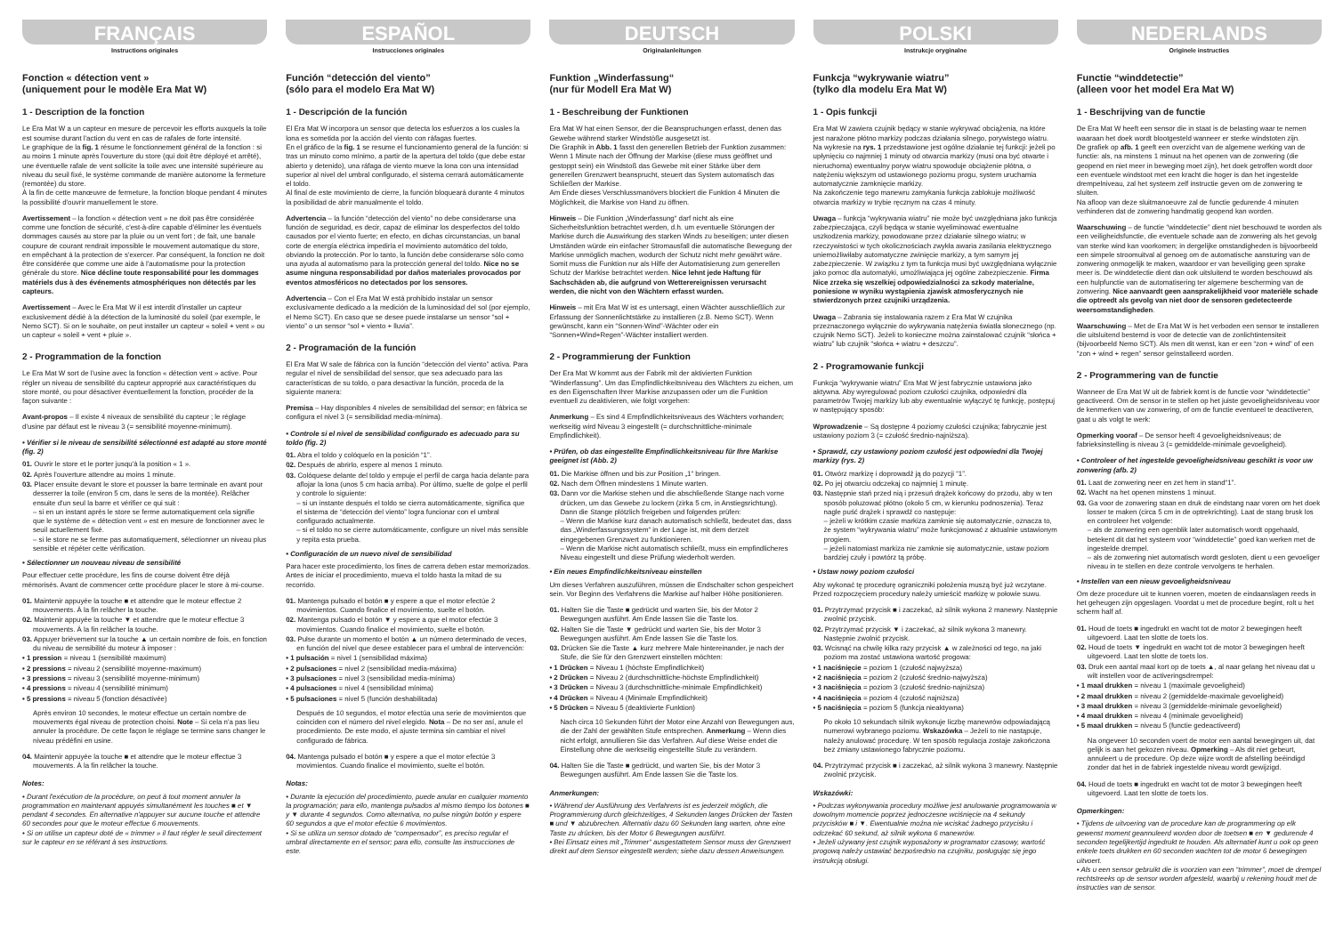FRANÇAIS
Instructions originales
Fonction « détection vent »
(uniquement pour le modèle Era Mat W)
1 - Description de la fonction
Le Era Mat W a un capteur en mesure de percevoir les efforts auxquels la toile est soumise durant l'action du vent en cas de rafales de forte intensité.
Le graphique de la fig. 1 résume le fonctionnement général de la fonction : si au moins 1 minute après l'ouverture du store (qui doit être déployé et arrêté), une éventuelle rafale de vent sollicite la toile avec une intensité supérieure au niveau du seuil fixé, le système commande de manière autonome la fermeture (remontée) du store.
À la fin de cette manœuvre de fermeture, la fonction bloque pendant 4 minutes la possibilité d'ouvrir manuellement le store.
Avertissement – la fonction « détection vent » ne doit pas être considérée comme une fonction de sécurité, c'est-à-dire capable d'éliminer les éventuels dommages causés au store par la pluie ou un vent fort ; de fait, une banale coupure de courant rendrait impossible le mouvement automatique du store, en empêchant à la protection de s'exercer. Par conséquent, la fonction ne doit être considérée que comme une aide à l'automatisme pour la protection générale du store. Nice décline toute responsabilité pour les dommages matériels dus à des événements atmosphériques non détectés par les capteurs.
Avertissement – Avec le Era Mat W il est interdit d'installer un capteur exclusivement dédié à la détection de la luminosité du soleil (par exemple, le Nemo SCT). Si on le souhaite, on peut installer un capteur « soleil + vent » ou un capteur « soleil + vent + pluie ».
2 - Programmation de la fonction
Le Era Mat W sort de l'usine avec la fonction « détection vent » active. Pour régler un niveau de sensibilité du capteur approprié aux caractéristiques du store monté, ou pour désactiver éventuellement la fonction, procéder de la façon suivante :
Avant-propos – Il existe 4 niveaux de sensibilité du capteur ; le réglage d'usine par défaut est le niveau 3 (= sensibilité moyenne-minimum).
• Vérifier si le niveau de sensibilité sélectionné est adapté au store monté (fig. 2)
01. Ouvrir le store et le porter jusqu'à la position « 1 ».
02. Après l'ouverture attendre au moins 1 minute.
03. Placer ensuite devant le store et pousser la barre terminale en avant pour desserrer la toile (environ 5 cm, dans le sens de la montée). Relâcher ensuite d'un seul la barre et vérifier ce qui suit :
– si en un instant après le store se ferme automatiquement cela signifie que le système de « détection vent » est en mesure de fonctionner avec le seuil actuellement fixé.
– si le store ne se ferme pas automatiquement, sélectionner un niveau plus sensible et répéter cette vérification.
• Sélectionner un nouveau niveau de sensibilité
Pour effectuer cette procédure, les fins de course doivent être déjà mémorisés. Avant de commencer cette procédure placer le store à mi-course.
01. Maintenir appuyée la touche ■ et attendre que le moteur effectue 2 mouvements. À la fin relâcher la touche.
02. Maintenir appuyée la touche ▼ et attendre que le moteur effectue 3 mouvements. À la fin relâcher la touche.
03. Appuyer brièvement sur la touche ▲ un certain nombre de fois, en fonction du niveau de sensibilité du moteur à imposer :
• 1 pression = niveau 1 (sensibilité maximum)
• 2 pressions = niveau 2 (sensibilité moyenne-maximum)
• 3 pressions = niveau 3 (sensibilité moyenne-minimum)
• 4 pressions = niveau 4 (sensibilité minimum)
• 5 pressions = niveau 5 (fonction désactivée)
Après environ 10 secondes, le moteur effectue un certain nombre de mouvements égal niveau de protection choisi. Note – Si cela n'a pas lieu annuler la procédure. De cette façon le réglage se termine sans changer le niveau prédéfini en usine.
04. Maintenir appuyée la touche ■ et attendre que le moteur effectue 3 mouvements. À la fin relâcher la touche.
Notes:
• Durant l'exécution de la procédure, on peut à tout moment annuler la programmation en maintenant appuyés simultanément les touches ■ et ▼ pendant 4 secondes. En alternative n'appuyer sur aucune touche et attendre 60 secondes pour que le moteur effectue 6 mouvements.
• Si on utilise un capteur doté de « trimmer » il faut régler le seuil directement sur le capteur en se référant à ses instructions.
ESPAÑOL
Instrucciones originales
Función “detección del viento”
(sólo para el modelo Era Mat W)
1 - Descripción de la función
El Era Mat W incorpora un sensor que detecta los esfuerzos a los cuales la lona es sometida por la acción del viento con ráfagas fuertes.
En el gráfico de la fig. 1 se resume el funcionamiento general de la función: si tras un minuto como mínimo, a partir de la apertura del toldo (que debe estar abierto y detenido), una ráfaga de viento mueve la lona con una intensidad superior al nivel del umbral configurado, el sistema cerrará automáticamente el toldo.
Al final de este movimiento de cierre, la función bloqueará durante 4 minutos la posibilidad de abrir manualmente el toldo.
Advertencia – la función “detección del viento” no debe considerarse una función de seguridad, es decir, capaz de eliminar los desperfectos del toldo causados por el viento fuerte; en efecto, en dichas circunstancias, un banal corte de energía eléctrica impediría el movimiento automático del toldo, obviando la protección. Por lo tanto, la función debe considerarse sólo como una ayuda al automatismo para la protección general del toldo. Nice no se asume ninguna responsabilidad por daños materiales provocados por eventos atmosféricos no detectados por los sensores.
Advertencia – Con el Era Mat W está prohibido instalar un sensor exclusivamente dedicado a la medición de la luminosidad del sol (por ejemplo, el Nemo SCT). En caso que se desee puede instalarse un sensor “sol + viento” o un sensor “sol + viento + lluvia”.
2 - Programación de la función
El Era Mat W sale de fábrica con la función “detección del viento” activa. Para regular el nivel de sensibilidad del sensor, que sea adecuado para las características de su toldo, o para desactivar la función, proceda de la siguiente manera:
Premisa – Hay disponibles 4 niveles de sensibilidad del sensor; en fábrica se configura el nivel 3 (= sensibilidad media-mínima).
• Controle si el nivel de sensibilidad configurado es adecuado para su toldo (fig. 2)
01. Abra el toldo y colóquelo en la posición “1”.
02. Después de abrirlo, espere al menos 1 minuto.
03. Colóquese delante del toldo y empuje el perfil de carga hacia delante para aflojar la lona (unos 5 cm hacia arriba). Por último, suelte de golpe el perfil y controle lo siguiente:
– si un instante después el toldo se cierra automáticamente, significa que el sistema de “detección del viento” logra funcionar con el umbral configurado actualmente.
– si el toldo no se cierre automáticamente, configure un nivel más sensible y repita esta prueba.
• Configuración de un nuevo nivel de sensibilidad
Para hacer este procedimiento, los fines de carrera deben estar memorizados. Antes de iniciar el procedimiento, mueva el toldo hasta la mitad de su recorrido.
01. Mantenga pulsado el botón ■ y espere a que el motor efectúe 2 movimientos. Cuando finalice el movimiento, suelte el botón.
02. Mantenga pulsado el botón ▼ y espere a que el motor efectúe 3 movimientos. Cuando finalice el movimiento, suelte el botón.
03. Pulse durante un momento el botón ▲ un número determinado de veces, en función del nivel que desee establecer para el umbral de intervención:
• 1 pulsación = nivel 1 (sensibilidad máxima)
• 2 pulsaciones = nivel 2 (sensibilidad media-máxima)
• 3 pulsaciones = nivel 3 (sensibilidad media-mínima)
• 4 pulsaciones = nivel 4 (sensibilidad mínima)
• 5 pulsaciones = nivel 5 (función deshabilitada)
Después de 10 segundos, el motor efectúa una serie de movimientos que coinciden con el número del nivel elegido. Nota – De no ser así, anule el procedimiento. De este modo, el ajuste termina sin cambiar el nivel configurado de fábrica.
04. Mantenga pulsado el botón ■ y espere a que el motor efectúe 3 movimientos. Cuando finalice el movimiento, suelte el botón.
Notas:
• Durante la ejecución del procedimiento, puede anular en cualquier momento la programación; para ello, mantenga pulsados al mismo tiempo los botones ■ y ▼ durante 4 segundos. Como alternativa, no pulse ningún botón y espere 60 segundos a que el motor efectúe 6 movimientos.
• Si se utiliza un sensor dotado de “compensador”, es preciso regular el umbral directamente en el sensor; para ello, consulte las instrucciones de este.
DEUTSCH
Originalanleitungen
Funktion „Winderfassung“
(nur für Modell Era Mat W)
1 - Beschreibung der Funktionen
Era Mat W hat einen Sensor, der die Beanspruchungen erfasst, denen das Gewebe während starker Windstöße ausgesetzt ist.
Die Graphik in Abb. 1 fasst den generellen Betrieb der Funktion zusammen: Wenn 1 Minute nach der Öffnung der Markise (diese muss geöffnet und gestoppt sein) ein Windstoß das Gewebe mit einer Stärke über dem generellen Grenzwert beansprucht, steuert das System automatisch das Schließen der Markise.
Am Ende dieses Verschlussmanövers blockiert die Funktion 4 Minuten die Möglichkeit, die Markise von Hand zu öffnen.
Hinweis – Die Funktion „Winderfassung“ darf nicht als eine Sicherheitsfunktion betrachtet werden, d.h. um eventuelle Störungen der Markise durch die Auswirkung des starken Winds zu beseitigen; unter diesen Umständen würde ein einfacher Stromausfall die automatische Bewegung der Markise unmöglich machen, wodurch der Schutz nicht mehr gewährt wäre. Somit muss die Funktion nur als Hilfe der Automatisierung zum generellen Schutz der Markise betrachtet werden. Nice lehnt jede Haftung für Sachschäden ab, die aufgrund von Wetterereignissen verursacht werden, die nicht von den Wächtern erfasst wurden.
Hinweis – mit Era Mat W ist es untersagt, einen Wächter ausschließlich zur Erfassung der Sonnenlichtstärke zu installieren (z.B. Nemo SCT). Wenn gewünscht, kann ein “Sonnen-Wind”-Wächter oder ein “Sonnen+Wind+Regen”-Wächter installiert werden.
2 - Programmierung der Funktion
Der Era Mat W kommt aus der Fabrik mit der aktivierten Funktion “Winderfassung”. Um das Empfindlichkeitsniveau des Wächters zu eichen, um es den Eigenschaften Ihrer Markise anzupassen oder um die Funktion eventuell zu deaktivieren, wie folgt vorgehen:
Anmerkung – Es sind 4 Empfindlichkeitsniveaus des Wächters vorhanden; werkseitig wird Niveau 3 eingestellt (= durchschnittliche-minimale Empfindlichkeit).
• Prüfen, ob das eingestellte Empfindlichkeitsniveau für Ihre Markise geeignet ist (Abb. 2)
01. Die Markise öffnen und bis zur Position „1“ bringen.
02. Nach dem Öffnen mindestens 1 Minute warten.
03. Dann vor die Markise stehen und die abschließende Stange nach vorne drücken, um das Gewebe zu lockern (zirka 5 cm, in Anstiegsrichtung). Dann die Stange plötzlich freigeben und folgendes prüfen:
– Wenn die Markise kurz danach automatisch schließt, bedeutet das, dass das „Winderfassungssystem“ in der Lage ist, mit dem derzeit eingegebenen Grenzwert zu funktionieren.
– Wenn die Markise nicht automatisch schließt, muss ein empfindlicheres Niveau eingestellt und diese Prüfung wiederholt werden.
• Ein neues Empfindlichkeitsniveau einstellen
Um dieses Verfahren auszuführen, müssen die Endschalter schon gespeichert sein. Vor Beginn des Verfahrens die Markise auf halber Höhe positionieren.
01. Halten Sie die Taste ■ gedrückt und warten Sie, bis der Motor 2 Bewegungen ausführt. Am Ende lassen Sie die Taste los.
02. Halten Sie die Taste ▼ gedrückt und warten Sie, bis der Motor 3 Bewegungen ausführt. Am Ende lassen Sie die Taste los.
03. Drücken Sie die Taste ▲ kurz mehrere Male hintereinander, je nach der Stufe, die Sie für den Grenzwert einstellen möchten:
• 1 Drücken = Niveau 1 (höchste Empfindlichkeit)
• 2 Drücken = Niveau 2 (durchschnittliche-höchste Empfindlichkeit)
• 3 Drücken = Niveau 3 (durchschnittliche-minimale Empfindlichkeit)
• 4 Drücken = Niveau 4 (Minimale Empfindlichkeit)
• 5 Drücken = Niveau 5 (deaktivierte Funktion)
Nach circa 10 Sekunden führt der Motor eine Anzahl von Bewegungen aus, die der Zahl der gewählten Stufe entsprechen. Anmerkung – Wenn dies nicht erfolgt, annullieren Sie das Verfahren. Auf diese Weise endet die Einstellung ohne die werkseitig eingestellte Stufe zu verändern.
04. Halten Sie die Taste ■ gedrückt, und warten Sie, bis der Motor 3 Bewegungen ausführt. Am Ende lassen Sie die Taste los.
Anmerkungen:
• Während der Ausführung des Verfahrens ist es jederzeit möglich, die Programmierung durch gleichzeitiges, 4 Sekunden langes Drücken der Tasten ■ und ▼ abzubrechen. Alternativ dazu 60 Sekunden lang warten, ohne eine Taste zu drücken, bis der Motor 6 Bewegungen ausführt.
• Bei Einsatz eines mit „Trimmer“ ausgestattetem Sensor muss der Grenzwert direkt auf dem Sensor eingestellt werden; siehe dazu dessen Anweisungen.
POLSKI
Instrukcje oryginalne
Funkcja “wykrywanie wiatru”
(tylko dla modelu Era Mat W)
1 - Opis funkcji
Era Mat W zawiera czujnik będący w stanie wykrywać obciążenia, na które jest narażone płótno markizy podczas działania silnego, porywistego wiatru.
Na wykresie na rys. 1 przedstawione jest ogólne działanie tej funkcji: jeżeli po upłynięciu co najmniej 1 minuty od otwarcia markizy (musi ona być otwarte i nieruchoma) ewentualny poryw wiatru spowoduje obciążenie płótna, o natężeniu większym od ustawionego poziomu progu, system uruchamia automatycznie zamknięcie markizy.
Na zakończenie tego manewru zamykania funkcja zablokuje możliwość otwarcia markizy w trybie ręcznym na czas 4 minuty.
Uwaga – funkcja “wykrywania wiatru” nie może być uwzględniana jako funkcja zabezpieczająca, czyli będąca w stanie wyeliminować ewentualne uszkodzenia markizy, powodowane przez działanie silnego wiatru; w rzeczywistości w tych okolicznościach zwykła awaria zasilania elektrycznego uniemożliwiłaby automatyczne zwinięcie markizy, a tym samym jej zabezpieczenie. W związku z tym ta funkcja musi być uwzględniana wyłącznie jako pomoc dla automatyki, umożliwiająca jej ogólne zabezpieczenie. Firma Nice zrzeka się wszelkiej odpowiedzialności za szkody materialne, poniesione w wyniku wystąpienia zjawisk atmosferycznych nie stwierdzonych przez czujniki urządzenia.
Uwaga – Zabrania się instalowania razem z Era Mat W czujnika przeznaczonego wyłącznie do wykrywania natężenia światła słonecznego (np. czujnik Nemo SCT). Jeżeli to konieczne można zainstalować czujnik “słońca + wiatru” lub czujnik “słońca + wiatru + deszczu”.
2 - Programowanie funkcji
Funkcja “wykrywanie wiatru” Era Mat W jest fabrycznie ustawiona jako aktywna. Aby wyregulować poziom czułości czujnika, odpowiedni dla parametrów Twojej markizy lub aby ewentualnie wyłączyć tę funkcję, postępuj w następujący sposób:
Wprowadzenie – Są dostępne 4 poziomy czułości czujnika; fabrycznie jest ustawiony poziom 3 (= czułość średnio-najniższa).
• Sprawdź, czy ustawiony poziom czułość jest odpowiedni dla Twojej markizy (rys. 2)
01. Otwórz markizę i doprowadź ją do pozycji “1”.
02. Po jej otwarciu odczekaj co najmniej 1 minutę.
03. Następnie stań przed nią i przesuń drążek końcowy do przodu, aby w ten sposób poluzować płótno (około 5 cm, w kierunku podnoszenia). Teraz nagle puść drążek i sprawdź co następuje:
– jeżeli w krótkim czasie markiza zamknie się automatycznie, oznacza to, że system “wykrywania wiatru” może funkcjonować z aktualnie ustawionym progiem.
– jeżeli natomiast markiza nie zamknie się automatycznie, ustaw poziom bardziej czuły i powtórz tą próbę.
• Ustaw nowy poziom czułości
Aby wykonać tę procedurę ograniczniki położenia muszą być już wczytane. Przed rozpoczęciem procedury należy umieścić markizę w połowie suwu.
01. Przytrzymać przycisk ■ i zaczekać, aż silnik wykona 2 manewry. Następnie zwolnić przycisk.
02. Przytrzymać przycisk ▼ i zaczekać, aż silnik wykona 3 manewry. Następnie zwolnić przycisk.
03. Wcisnąć na chwilę kilka razy przycisk ▲ w zależności od tego, na jaki poziom ma zostać ustawiona wartość progowa:
• 1 naciśnięcie = poziom 1 (czułość najwyższa)
• 2 naciśnięcia = poziom 2 (czułość średnio-najwyższa)
• 3 naciśnięcia = poziom 3 (czułość średnio-najniższa)
• 4 naciśnięcia = poziom 4 (czułość najniższa)
• 5 naciśnięcia = poziom 5 (funkcja nieaktywna)
Po około 10 sekundach silnik wykonuje liczbę manewrów odpowiadającą numerowi wybranego poziomu. Wskazówka – Jeżeli to nie nastąpuje, należy anulować procedurę. W ten sposób regulacja zostaje zakończona bez zmiany ustawionego fabrycznie poziomu.
04. Przytrzymać przycisk ■ i zaczekać, aż silnik wykona 3 manewry. Następnie zwolnić przycisk.
Wskazówki:
• Podczas wykonywania procedury możliwe jest anulowanie programowania w dowolnym momencie poprzez jednoczesne wciśnięcie na 4 sekundy przycisków ■ i ▼. Ewentualnie można nie wciskać żadnego przycisku i odczekać 60 sekund, aż silnik wykona 6 manewrów.
• Jeżeli używany jest czujnik wyposażony w programator czasowy, wartość progową należy ustawiać bezpośrednio na czujniku, posługując się jego instrukcją obsługi.
NEDERLANDS
Originele instructies
Functie “winddetectie”
(alleen voor het model Era Mat W)
1 - Beschrijving van de functie
De Era Mat W heeft een sensor die in staat is de belasting waar te nemen waaraan het doek wordt blootgesteld wanneer er sterke windstoten zijn.
De grafiek op afb. 1 geeft een overzicht van de algemene werking van de functie: als, na minstens 1 minuut na het openen van de zonwering (die geopend en niet meer in beweging moet zijn), het doek getroffen wordt door een eventuele windstoot met een kracht die hoger is dan het ingestelde drempelniveau, zal het systeem zelf instructie geven om de zonwering te sluiten.
Na afloop van deze sluitmanoeuvre zal de functie gedurende 4 minuten verhinderen dat de zonwering handmatig geopend kan worden.
Waarschuwing – de functie “winddetectie” dient niet beschouwd te worden als een veiligheidsfunctie, die eventuele schade aan de zonwering als het gevolg van sterke wind kan voorkomen; in dergelijke omstandigheden is bijvoorbeeld een simpele stroomuitval al genoeg om de automatische aansturing van de zonwering onmogelijk te maken, waardoor er van beveiliging geen sprake meer is. De winddetectie dient dan ook uitsluitend te worden beschouwd als een hulpfunctie van de automatisering ter algemene bescherming van de zonwering. Nice aanvaardt geen aansprakelijkheid voor materiële schade die optreedt als gevolg van niet door de sensoren gedetecteerde weersomstandigheden.
Waarschuwing – Met de Era Mat W is het verboden een sensor te installeren die uitsluitend bestemd is voor de detectie van de zonlichtintensiteit (bijvoorbeeld Nemo SCT). Als men dit wenst, kan er een “zon + wind” of een “zon + wind + regen” sensor geïnstalleerd worden.
2 - Programmering van de functie
Wanneer de Era Mat W uit de fabriek komt is de functie voor “winddetectie” geactiveerd. Om de sensor in te stellen op het juiste gevoeligheidsniveau voor de kenmerken van uw zonwering, of om de functie eventueel te deactiveren, gaat u als volgt te werk:
Opmerking vooraf – De sensor heeft 4 gevoeligheidsniveaus; de fabrieksinstelling is niveau 3 (= gemiddelde-minimale gevoeligheid).
• Controleer of het ingestelde gevoeligheidsniveau geschikt is voor uw zonwering (afb. 2)
01. Laat de zonwering neer en zet hem in stand“1”.
02. Wacht na het openen minstens 1 minuut.
03. Ga voor de zonwering staan en druk de eindstang naar voren om het doek losser te maken (circa 5 cm in de optrekrichting). Laat de stang brusk los en controleer het volgende:
– als de zonwering een ogenblik later automatisch wordt opgehaald, betekent dit dat het systeem voor “winddetectie” goed kan werken met de ingestelde drempel.
– als de zonwering niet automatisch wordt gesloten, dient u een gevoeliger niveau in te stellen en deze controle vervolgens te herhalen.
• Instellen van een nieuw gevoeligheidsniveau
Om deze procedure uit te kunnen voeren, moeten de eindaanslagen reeds in het geheugen zijn opgeslagen. Voordat u met de procedure begint, rolt u het scherm half af.
01. Houd de toets ■ ingedrukt en wacht tot de motor 2 bewegingen heeft uitgevoerd. Laat ten slotte de toets los.
02. Houd de toets ▼ ingedrukt en wacht tot de motor 3 bewegingen heeft uitgevoerd. Laat ten slotte de toets los.
03. Druk een aantal maal kort op de toets ▲, al naar gelang het niveau dat u wilt instellen voor de activeringsdrempel:
• 1 maal drukken = niveau 1 (maximale gevoeligheid)
• 2 maal drukken = niveau 2 (gemiddelde-maximale gevoeligheid)
• 3 maal drukken = niveau 3 (gemiddelde-minimale gevoeligheid)
• 4 maal drukken = niveau 4 (minimale gevoeligheid)
• 5 maal drukken = niveau 5 (functie gedeactiveerd)
Na ongeveer 10 seconden voert de motor een aantal bewegingen uit, dat gelijk is aan het gekozen niveau. Opmerking – Als dit niet gebeurt, annuleert u de procedure. Op deze wijze wordt de afstelling beëindigd zonder dat het in de fabriek ingestelde niveau wordt gewijzigd.
04. Houd de toets ■ ingedrukt en wacht tot de motor 3 bewegingen heeft uitgevoerd. Laat ten slotte de toets los.
Opmerkingen:
• Tijdens de uitvoering van de procedure kan de programmering op elk gewenst moment geannuleerd worden door de toetsen ■ en ▼ gedurende 4 seconden tegelijkertijd ingedrukt te houden. Als alternatief kunt u ook op geen enkele toets drukken en 60 seconden wachten tot de motor 6 bewegingen uitvoert.
• Als u een sensor gebruikt die is voorzien van een “trimmer”, moet de drempel rechtstreeks op de sensor worden afgesteld, waarbij u rekening houdt met de instructies van de sensor.